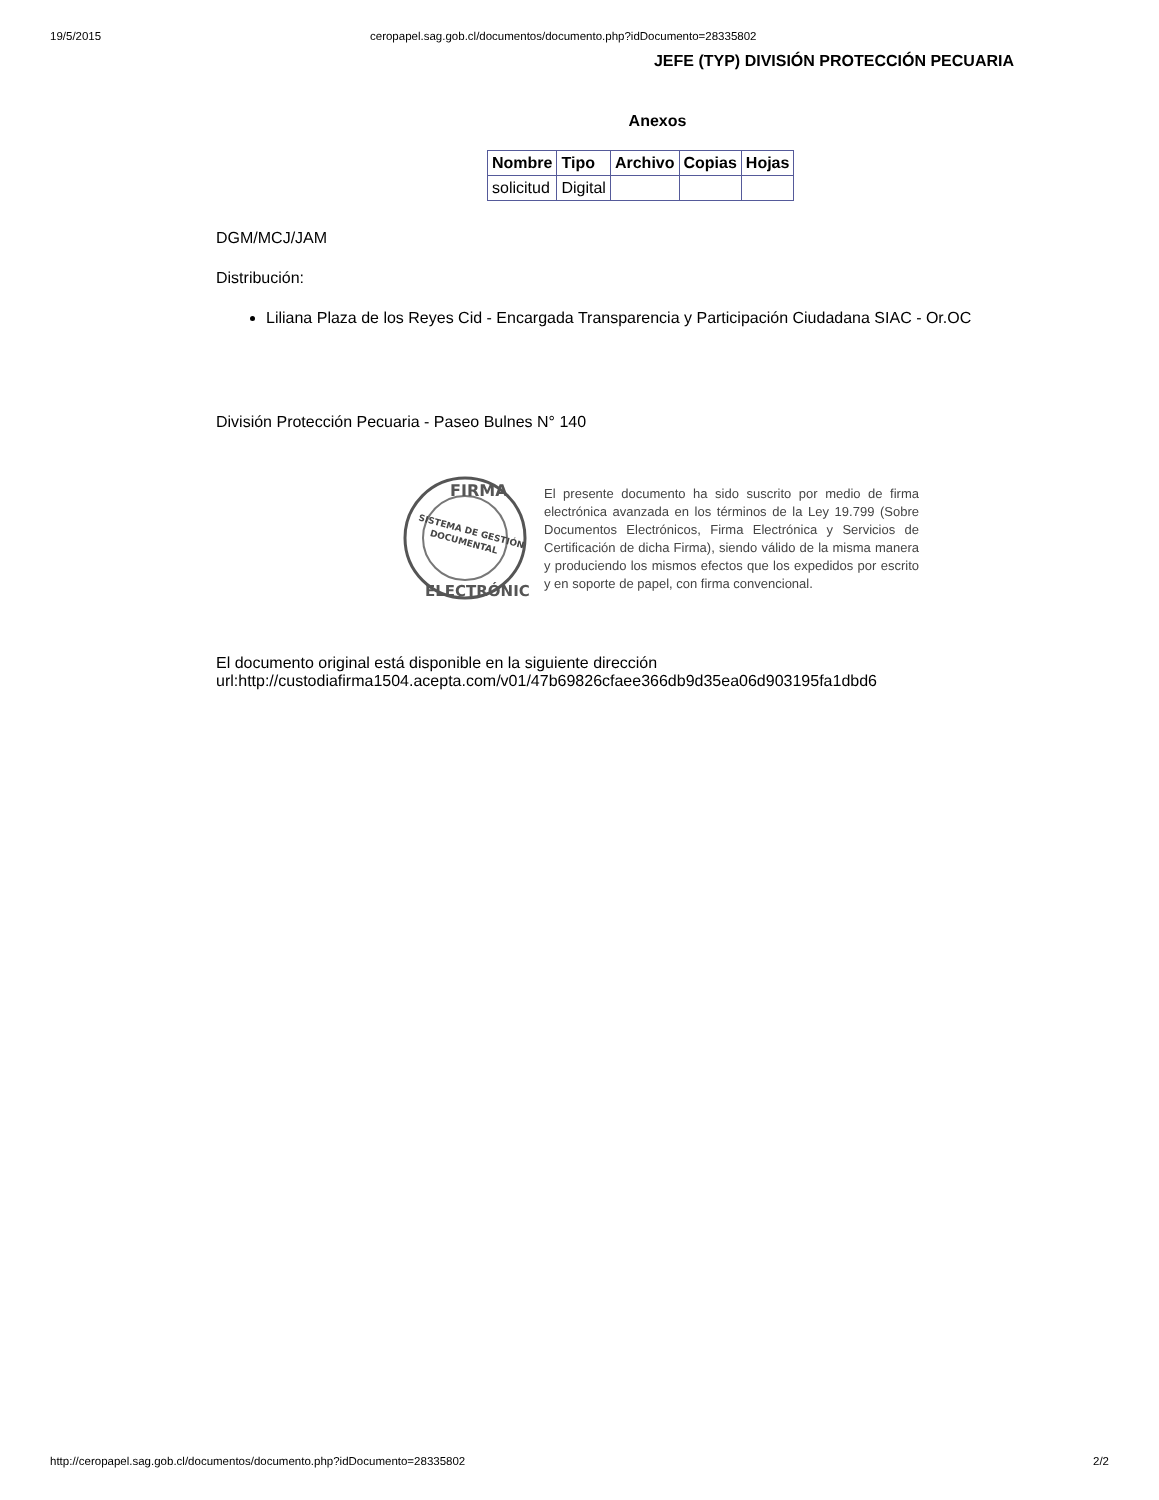19/5/2015 ceropapel.sag.gob.cl/documentos/documento.php?idDocumento=28335802
JEFE (TYP) DIVISIÓN PROTECCIÓN PECUARIA
Anexos
| Nombre | Tipo | Archivo | Copias | Hojas |
| --- | --- | --- | --- | --- |
| solicitud | Digital | | | |
DGM/MCJ/JAM
Distribución:
Liliana Plaza de los Reyes Cid - Encargada Transparencia y Participación Ciudadana SIAC - Or.OC
División Protección Pecuaria - Paseo Bulnes N° 140
FIRMA
SISTEMA DE GESTIÓN
DOCUMENTAL
ELECTRÓNICA
El presente documento ha sido suscrito por medio de firma electrónica avanzada en los términos de la Ley 19.799 (Sobre Documentos Electrónicos, Firma Electrónica y Servicios de Certificación de dicha Firma), siendo válido de la misma manera y produciendo los mismos efectos que los expedidos por escrito y en soporte de papel, con firma convencional.
El documento original está disponible en la siguiente dirección
url:http://custodiafirma1504.acepta.com/v01/47b69826cfaee366db9d35ea06d903195fa1dbd6
http://ceropapel.sag.gob.cl/documentos/documento.php?idDocumento=28335802 2/2